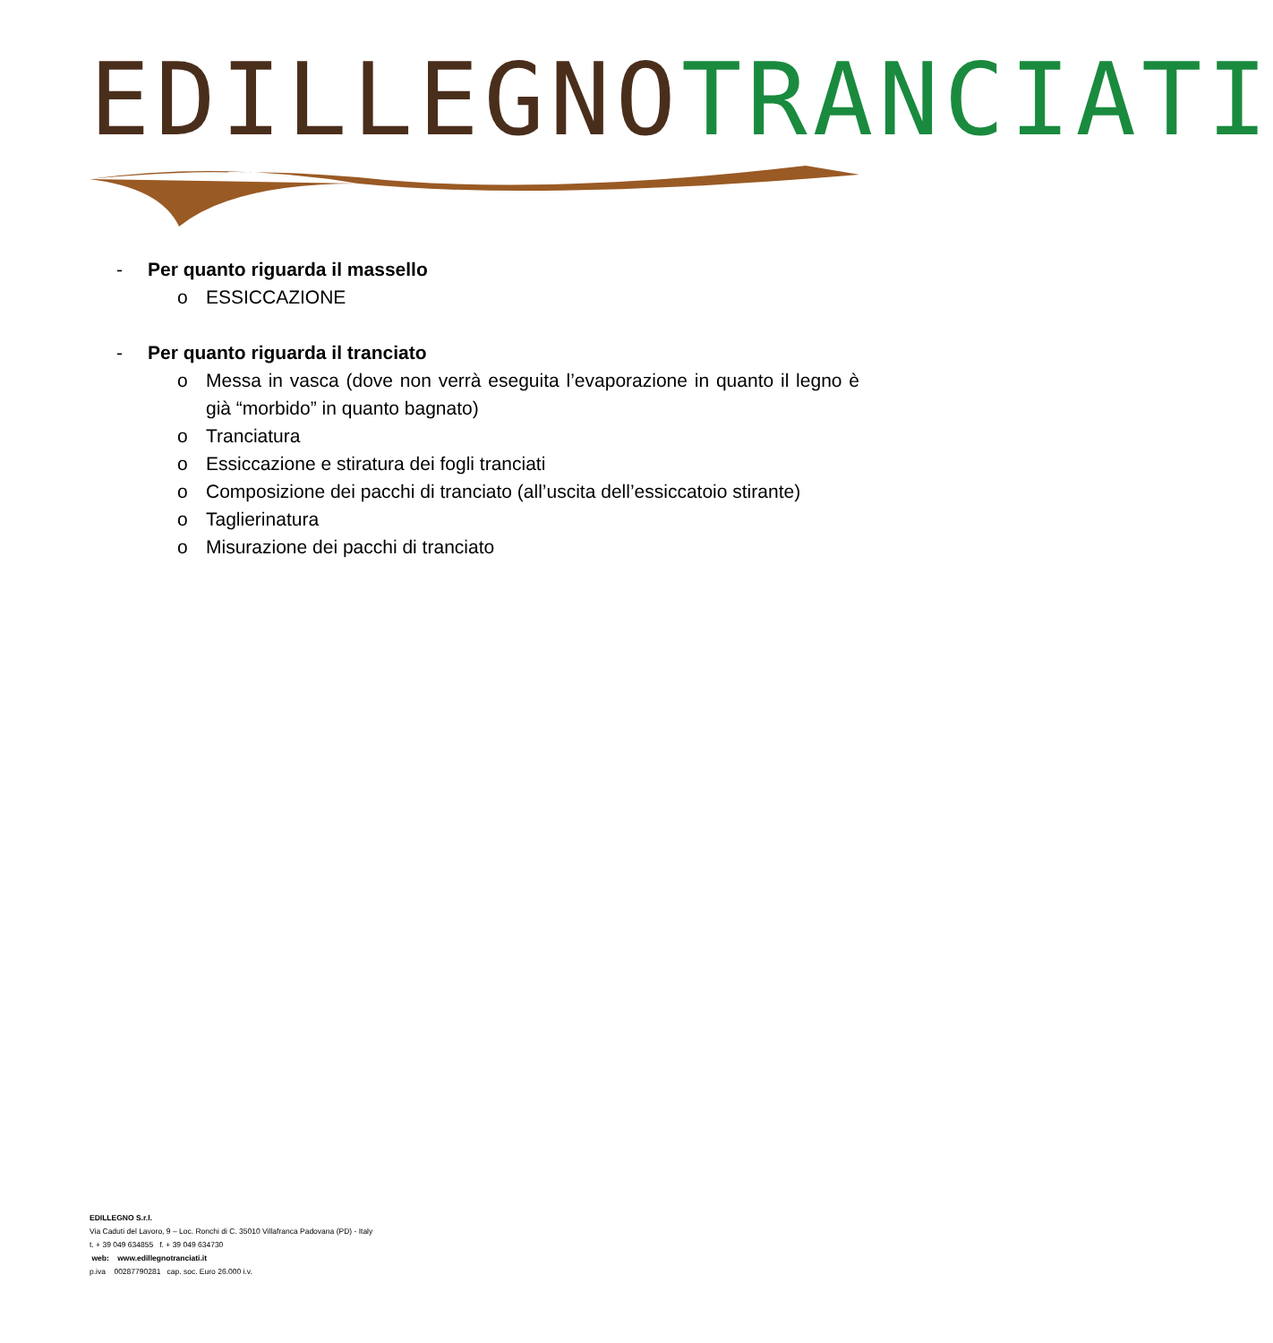EDILLEGNO TRANCIATI
- Per quanto riguarda il massello
o ESSICCAZIONE
- Per quanto riguarda il tranciato
o Messa in vasca (dove non verrà eseguita l’evaporazione in quanto il legno è già “morbido” in quanto bagnato)
o Tranciatura
o Essiccazione e stiratura dei fogli tranciati
o Composizione dei pacchi di tranciato (all’uscita dell’essiccatoio stirante)
o Taglierinatura
o Misurazione dei pacchi di tranciato
EDILLEGNO S.r.l.
Via Caduti del Lavoro, 9 – Loc. Ronchi di C. 35010 Villafranca Padovana (PD) - Italy
t. + 39 049 634855 f. + 39 049 634730
web: www.edillegnotranciati.it
p.iva 00287790281 cap. soc. Euro 26.000 i.v.